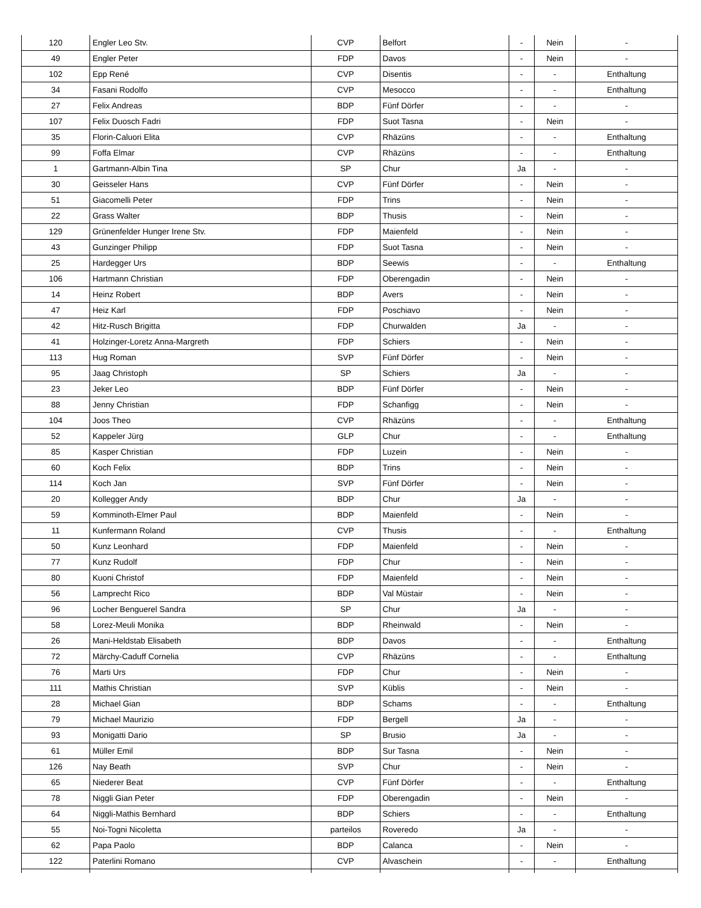| 120 | Engler Leo Stv. | CVP | Belfort | - | Nein | - |
| 49 | Engler Peter | FDP | Davos | - | Nein | - |
| 102 | Epp René | CVP | Disentis | - | - | Enthaltung |
| 34 | Fasani Rodolfo | CVP | Mesocco | - | - | Enthaltung |
| 27 | Felix Andreas | BDP | Fünf Dörfer | - | - | - |
| 107 | Felix Duosch Fadri | FDP | Suot Tasna | - | Nein | - |
| 35 | Florin-Caluori Elita | CVP | Rhäzüns | - | - | Enthaltung |
| 99 | Foffa Elmar | CVP | Rhäzüns | - | - | Enthaltung |
| 1 | Gartmann-Albin Tina | SP | Chur | Ja | - | - |
| 30 | Geisseler Hans | CVP | Fünf Dörfer | - | Nein | - |
| 51 | Giacomelli Peter | FDP | Trins | - | Nein | - |
| 22 | Grass Walter | BDP | Thusis | - | Nein | - |
| 129 | Grünenfelder Hunger Irene Stv. | FDP | Maienfeld | - | Nein | - |
| 43 | Gunzinger Philipp | FDP | Suot Tasna | - | Nein | - |
| 25 | Hardegger Urs | BDP | Seewis | - | - | Enthaltung |
| 106 | Hartmann Christian | FDP | Oberengadin | - | Nein | - |
| 14 | Heinz Robert | BDP | Avers | - | Nein | - |
| 47 | Heiz Karl | FDP | Poschiavo | - | Nein | - |
| 42 | Hitz-Rusch Brigitta | FDP | Churwalden | Ja | - | - |
| 41 | Holzinger-Loretz Anna-Margreth | FDP | Schiers | - | Nein | - |
| 113 | Hug Roman | SVP | Fünf Dörfer | - | Nein | - |
| 95 | Jaag Christoph | SP | Schiers | Ja | - | - |
| 23 | Jeker Leo | BDP | Fünf Dörfer | - | Nein | - |
| 88 | Jenny Christian | FDP | Schanfigg | - | Nein | - |
| 104 | Joos Theo | CVP | Rhäzüns | - | - | Enthaltung |
| 52 | Kappeler Jürg | GLP | Chur | - | - | Enthaltung |
| 85 | Kasper Christian | FDP | Luzein | - | Nein | - |
| 60 | Koch Felix | BDP | Trins | - | Nein | - |
| 114 | Koch Jan | SVP | Fünf Dörfer | - | Nein | - |
| 20 | Kollegger Andy | BDP | Chur | Ja | - | - |
| 59 | Komminoth-Elmer Paul | BDP | Maienfeld | - | Nein | - |
| 11 | Kunfermann Roland | CVP | Thusis | - | - | Enthaltung |
| 50 | Kunz Leonhard | FDP | Maienfeld | - | Nein | - |
| 77 | Kunz Rudolf | FDP | Chur | - | Nein | - |
| 80 | Kuoni Christof | FDP | Maienfeld | - | Nein | - |
| 56 | Lamprecht Rico | BDP | Val Müstair | - | Nein | - |
| 96 | Locher Benguerel Sandra | SP | Chur | Ja | - | - |
| 58 | Lorez-Meuli Monika | BDP | Rheinwald | - | Nein | - |
| 26 | Mani-Heldstab Elisabeth | BDP | Davos | - | - | Enthaltung |
| 72 | Märchy-Caduff Cornelia | CVP | Rhäzüns | - | - | Enthaltung |
| 76 | Marti Urs | FDP | Chur | - | Nein | - |
| 111 | Mathis Christian | SVP | Küblis | - | Nein | - |
| 28 | Michael Gian | BDP | Schams | - | - | Enthaltung |
| 79 | Michael Maurizio | FDP | Bergell | Ja | - | - |
| 93 | Monigatti Dario | SP | Brusio | Ja | - | - |
| 61 | Müller Emil | BDP | Sur Tasna | - | Nein | - |
| 126 | Nay Beath | SVP | Chur | - | Nein | - |
| 65 | Niederer Beat | CVP | Fünf Dörfer | - | - | Enthaltung |
| 78 | Niggli Gian Peter | FDP | Oberengadin | - | Nein | - |
| 64 | Niggli-Mathis Bernhard | BDP | Schiers | - | - | Enthaltung |
| 55 | Noi-Togni Nicoletta | parteilos | Roveredo | Ja | - | - |
| 62 | Papa Paolo | BDP | Calanca | - | Nein | - |
| 122 | Paterlini Romano | CVP | Alvaschein | - | - | Enthaltung |